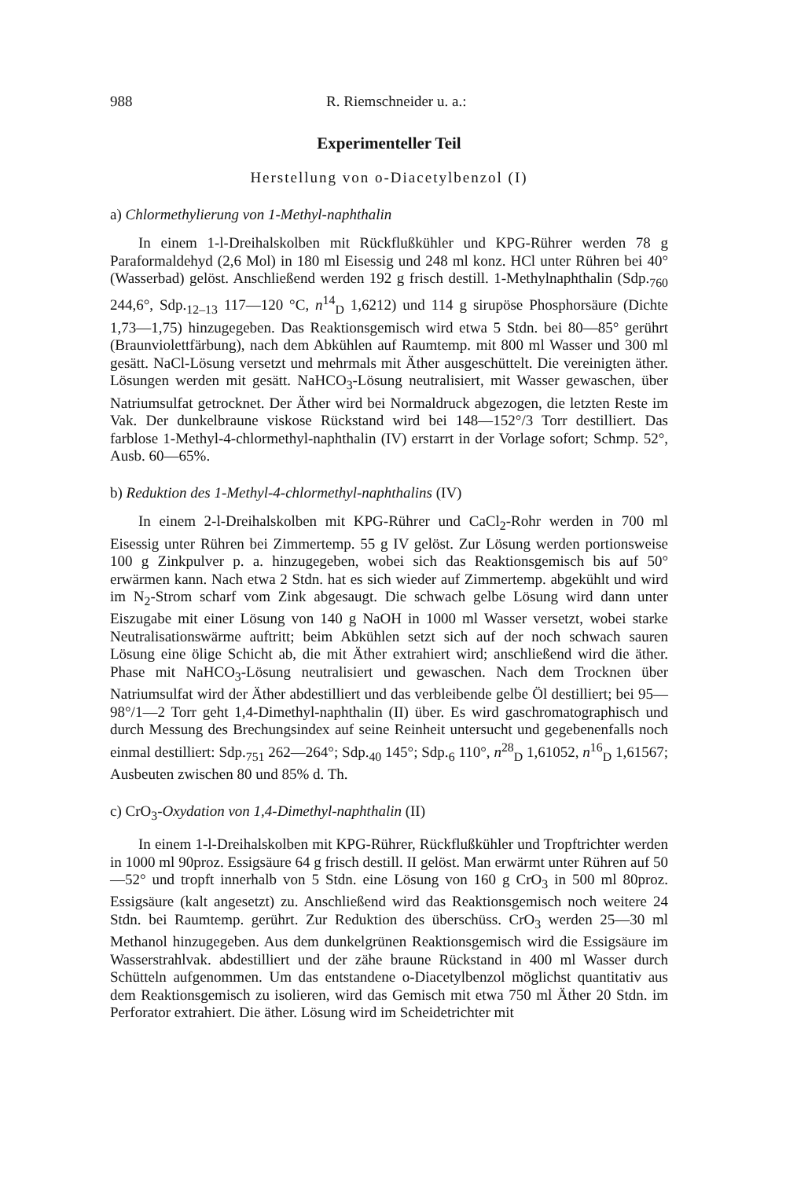988 R. Riemschneider u. a.:
Experimenteller Teil
Herstellung von o-Diacetylbenzol (I)
a) Chlormethylierung von 1-Methyl-naphthalin
In einem 1-l-Dreihalskolben mit Rückflußkühler und KPG-Rührer werden 78 g Paraformaldehyd (2,6 Mol) in 180 ml Eisessig und 248 ml konz. HCl unter Rühren bei 40° (Wasserbad) gelöst. Anschließend werden 192 g frisch destill. 1-Methylnaphthalin (Sdp.<sub>760</sub> 244,6°, Sdp.<sub>12–13</sub> 117—120 °C, n<sup>14</sup><sub>D</sub> 1,6212) und 114 g sirupöse Phosphorsäure (Dichte 1,73—1,75) hinzugegeben. Das Reaktionsgemisch wird etwa 5 Stdn. bei 80—85° gerührt (Braunviolettfärbung), nach dem Abkühlen auf Raumtemp. mit 800 ml Wasser und 300 ml gesätt. NaCl-Lösung versetzt und mehrmals mit Äther ausgeschüttelt. Die vereinigten äther. Lösungen werden mit gesätt. NaHCO<sub>3</sub>-Lösung neutralisiert, mit Wasser gewaschen, über Natriumsulfat getrocknet. Der Äther wird bei Normaldruck abgezogen, die letzten Reste im Vak. Der dunkelbraune viskose Rückstand wird bei 148—152°/3 Torr destilliert. Das farblose 1-Methyl-4-chlormethyl-naphthalin (IV) erstarrt in der Vorlage sofort; Schmp. 52°, Ausb. 60—65%.
b) Reduktion des 1-Methyl-4-chlormethyl-naphthalins (IV)
In einem 2-l-Dreihalskolben mit KPG-Rührer und CaCl<sub>2</sub>-Rohr werden in 700 ml Eisessig unter Rühren bei Zimmertemp. 55 g IV gelöst. Zur Lösung werden portionsweise 100 g Zinkpulver p. a. hinzugegeben, wobei sich das Reaktionsgemisch bis auf 50° erwärmen kann. Nach etwa 2 Stdn. hat es sich wieder auf Zimmertemp. abgekühlt und wird im N<sub>2</sub>-Strom scharf vom Zink abgesaugt. Die schwach gelbe Lösung wird dann unter Eiszugabe mit einer Lösung von 140 g NaOH in 1000 ml Wasser versetzt, wobei starke Neutralisationswärme auftritt; beim Abkühlen setzt sich auf der noch schwach sauren Lösung eine ölige Schicht ab, die mit Äther extrahiert wird; anschließend wird die äther. Phase mit NaHCO<sub>3</sub>-Lösung neutralisiert und gewaschen. Nach dem Trocknen über Natriumsulfat wird der Äther abdestilliert und das verbleibende gelbe Öl destilliert; bei 95—98°/1—2 Torr geht 1,4-Dimethyl-naphthalin (II) über. Es wird gaschromatographisch und durch Messung des Brechungsindex auf seine Reinheit untersucht und gegebenenfalls noch einmal destilliert: Sdp.<sub>751</sub> 262—264°; Sdp.<sub>40</sub> 145°; Sdp.<sub>6</sub> 110°, n<sup>28</sup><sub>D</sub> 1,61052, n<sup>16</sup><sub>D</sub> 1,61567; Ausbeuten zwischen 80 und 85% d. Th.
c) CrO<sub>3</sub>-Oxydation von 1,4-Dimethyl-naphthalin (II)
In einem 1-l-Dreihalskolben mit KPG-Rührer, Rückflußkühler und Tropftrichter werden in 1000 ml 90proz. Essigsäure 64 g frisch destill. II gelöst. Man erwärmt unter Rühren auf 50—52° und tropft innerhalb von 5 Stdn. eine Lösung von 160 g CrO<sub>3</sub> in 500 ml 80proz. Essigsäure (kalt angesetzt) zu. Anschließend wird das Reaktionsgemisch noch weitere 24 Stdn. bei Raumtemp. gerührt. Zur Reduktion des überschüss. CrO<sub>3</sub> werden 25—30 ml Methanol hinzugegeben. Aus dem dunkelgrünen Reaktionsgemisch wird die Essigsäure im Wasserstrahlvak. abdestilliert und der zähe braune Rückstand in 400 ml Wasser durch Schütteln aufgenommen. Um das entstandene o-Diacetylbenzol möglichst quantitativ aus dem Reaktionsgemisch zu isolieren, wird das Gemisch mit etwa 750 ml Äther 20 Stdn. im Perforator extrahiert. Die äther. Lösung wird im Scheidetrichter mit